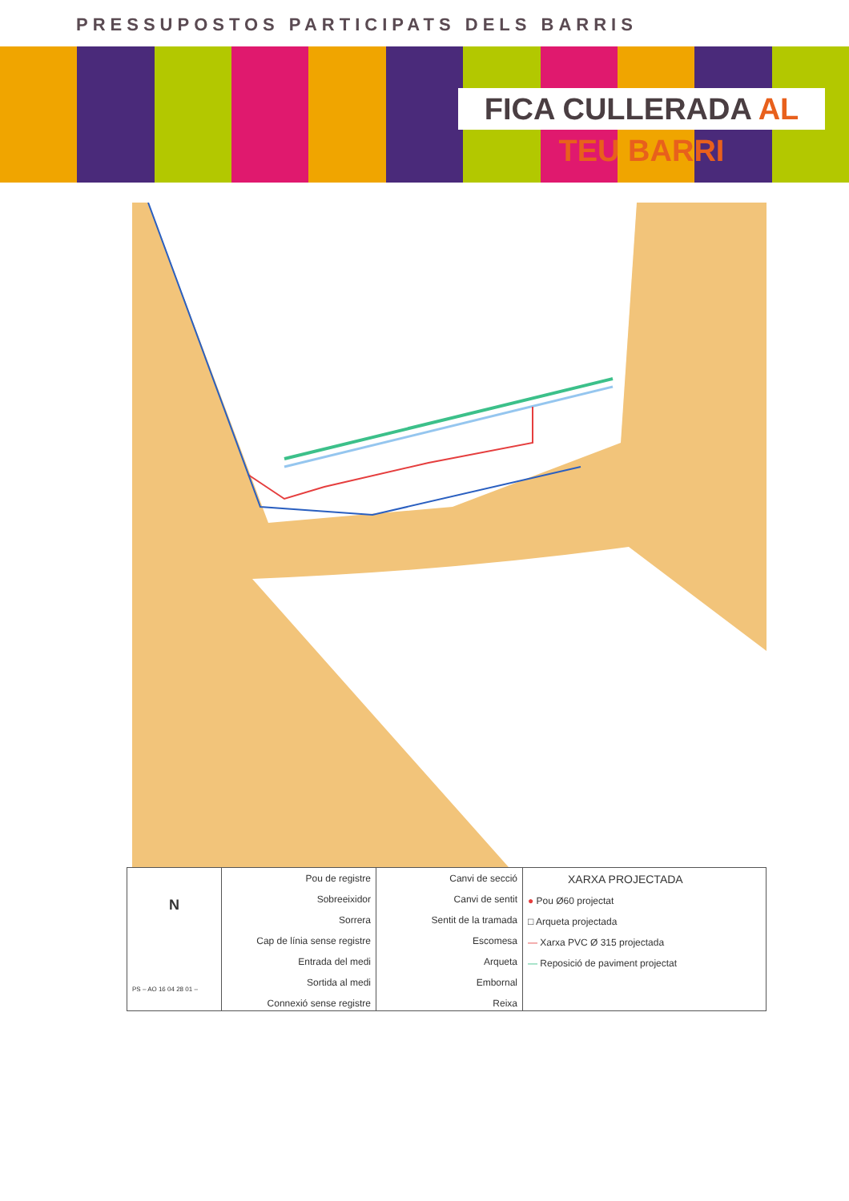PRESSUPOSTOS PARTICIPATS DELS BARRIS
FICA CULLERADA AL TEU BARRI
N
PS – AO 16 04 28 01 –
Pou de registre
Sobreeixidor
Sorrera
Cap de línia sense registre
Entrada del medi
Sortida al medi
Connexió sense registre
Canvi de secció
Canvi de sentit
Sentit de la tramada
Escomesa
Arqueta
Embornal
Reixa
XARXA PROJECTADA
● Pou Ø60 projectat
□ Arqueta projectada
— Xarxa PVC Ø 315 projectada
— Reposició de paviment projectat